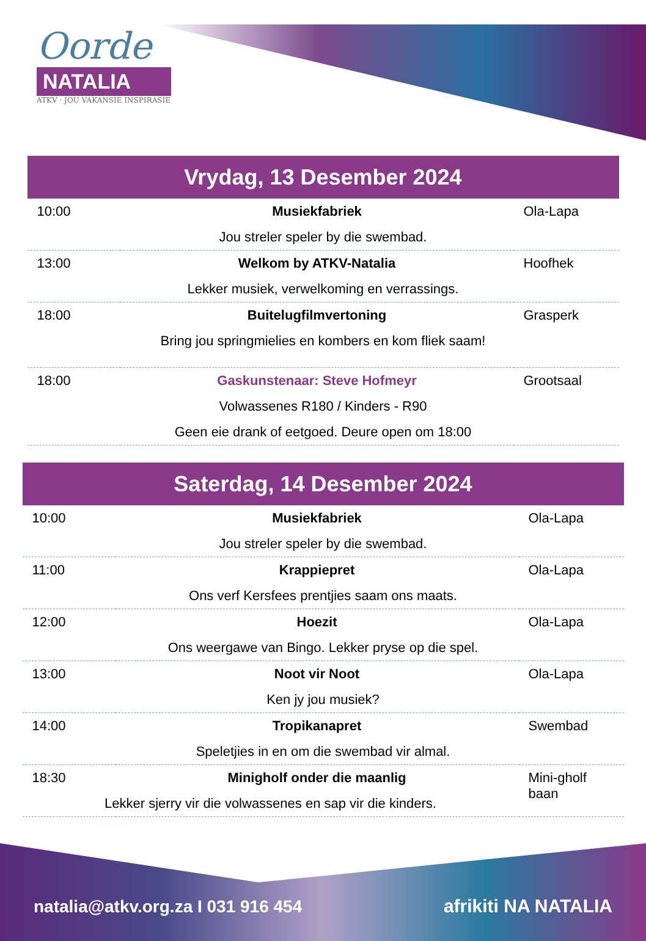Oorde
NATALIA
ATKV · JOU VAKANSIE INSPIRASIE
Vrydag, 13 Desember 2024
| 10:00 | Musiekfabriek | Ola-Lapa |
| Jou streler speler by die swembad. | | |
| 13:00 | Welkom by ATKV-Natalia | Hoofhek |
| Lekker musiek, verwelkoming en verrassings. | | |
| 18:00 | Buitelugfilmvertoning | Grasperk |
| Bring jou springmielies en kombers en kom fliek saam! | | |
| 18:00 | Gaskunstenaar: Steve Hofmeyr | Grootsaal |
| Volwassenes R180 / Kinders - R90 | | |
| Geen eie drank of eetgoed. Deure open om 18:00 | | |
Saterdag, 14 Desember 2024
| 10:00 | Musiekfabriek | Ola-Lapa |
| Jou streler speler by die swembad. | | |
| 11:00 | Krappiepret | Ola-Lapa |
| Ons verf Kersfees prentjies saam ons maats. | | |
| 12:00 | Hoezit | Ola-Lapa |
| Ons weergawe van Bingo. Lekker pryse op die spel. | | |
| 13:00 | Noot vir Noot | Ola-Lapa |
| Ken jy jou musiek? | | |
| 14:00 | Tropikanapret | Swembad |
| Speletjies in en om die swembad vir almal. | | |
| 18:30 | Minigholf onder die maanlig | Mini-gholf baan |
| Lekker sjerry vir die volwassenes en sap vir die kinders. | | |
natalia@atkv.org.za I 031 916 454
afrikiti NA NATALIA